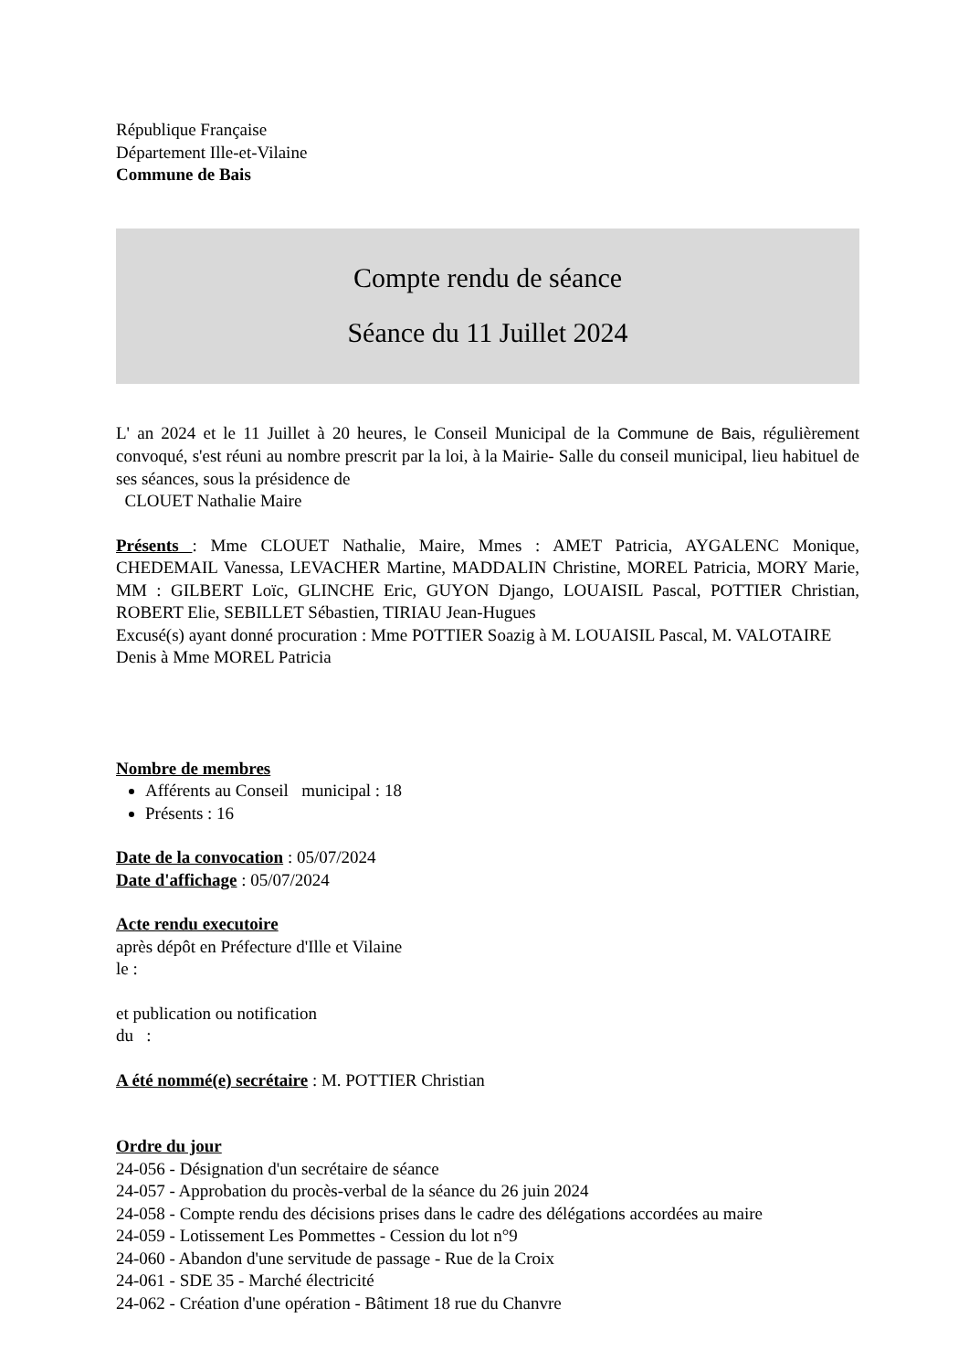République Française
Département Ille-et-Vilaine
Commune de Bais
Compte rendu de séance
Séance du 11 Juillet 2024
L' an 2024 et le 11 Juillet à 20 heures, le Conseil Municipal de la Commune de Bais, régulièrement convoqué, s'est réuni au nombre prescrit par la loi, à la Mairie- Salle du conseil municipal, lieu habituel de ses séances, sous la présidence de
CLOUET Nathalie Maire
Présents : Mme CLOUET Nathalie, Maire, Mmes : AMET Patricia, AYGALENC Monique, CHEDEMAIL Vanessa, LEVACHER Martine, MADDALIN Christine, MOREL Patricia, MORY Marie, MM : GILBERT Loïc, GLINCHE Eric, GUYON Django, LOUAISIL Pascal, POTTIER Christian, ROBERT Elie, SEBILLET Sébastien, TIRIAU Jean-Hugues
Excusé(s) ayant donné procuration : Mme POTTIER Soazig à M. LOUAISIL Pascal, M. VALOTAIRE Denis à Mme MOREL Patricia
Nombre de membres
Afférents au Conseil municipal : 18
Présents : 16
Date de la convocation : 05/07/2024
Date d'affichage : 05/07/2024
Acte rendu executoire
après dépôt en Préfecture d'Ille et Vilaine
le :
et publication ou notification
du :
A été nommé(e) secrétaire : M. POTTIER Christian
Ordre du jour
24-056 - Désignation d'un secrétaire de séance
24-057 - Approbation du procès-verbal de la séance du 26 juin 2024
24-058 - Compte rendu des décisions prises dans le cadre des délégations accordées au maire
24-059 - Lotissement Les Pommettes - Cession du lot n°9
24-060 - Abandon d'une servitude de passage - Rue de la Croix
24-061 - SDE 35 - Marché électricité
24-062 - Création d'une opération - Bâtiment 18 rue du Chanvre